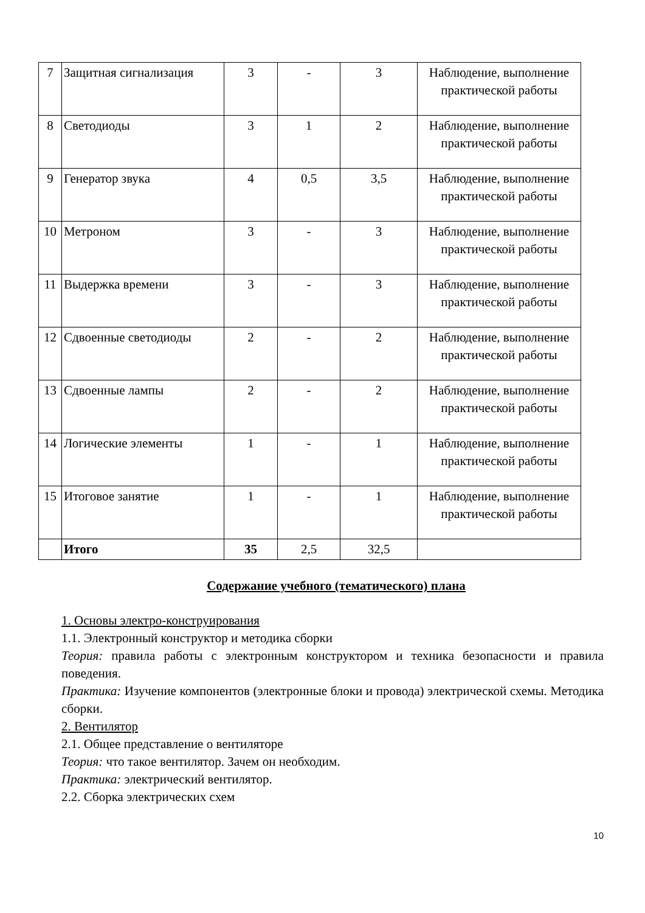| 7 | Защитная сигнализация | 3 | - | 3 | Наблюдение, выполнение практической работы |
| 8 | Светодиоды | 3 | 1 | 2 | Наблюдение, выполнение практической работы |
| 9 | Генератор звука | 4 | 0,5 | 3,5 | Наблюдение, выполнение практической работы |
| 10 | Метроном | 3 | - | 3 | Наблюдение, выполнение практической работы |
| 11 | Выдержка времени | 3 | - | 3 | Наблюдение, выполнение практической работы |
| 12 | Сдвоенные светодиоды | 2 | - | 2 | Наблюдение, выполнение практической работы |
| 13 | Сдвоенные лампы | 2 | - | 2 | Наблюдение, выполнение практической работы |
| 14 | Логические элементы | 1 | - | 1 | Наблюдение, выполнение практической работы |
| 15 | Итоговое занятие | 1 | - | 1 | Наблюдение, выполнение практической работы |
| | Итого | 35 | 2,5 | 32,5 | |
Содержание учебного (тематического) плана
1. Основы электро-конструирования
1.1. Электронный конструктор и методика сборки
Теория: правила работы с электронным конструктором и техника безопасности и правила поведения.
Практика: Изучение компонентов (электронные блоки и провода) электрической схемы. Методика сборки.
2. Вентилятор
2.1. Общее представление о вентиляторе
Теория: что такое вентилятор. Зачем он необходим.
Практика: электрический вентилятор.
2.2. Сборка электрических схем
10